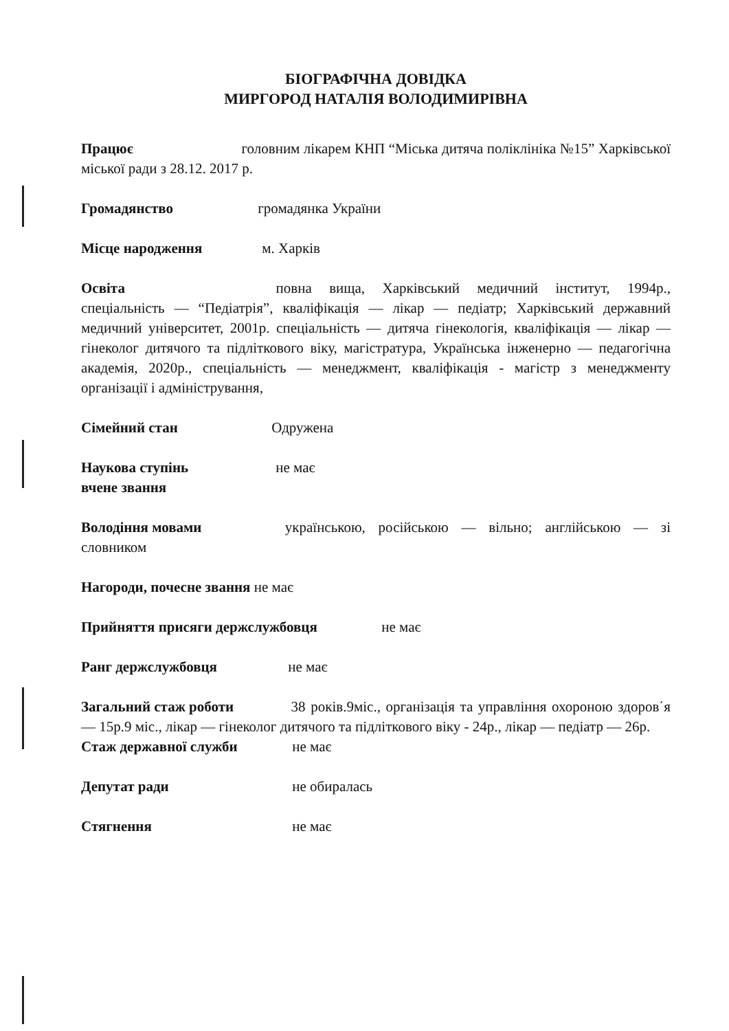БІОГРАФІЧНА ДОВІДКА
МИРГОРОД НАТАЛІЯ ВОЛОДИМИРІВНА
Працює головним лікарем КНП “Міська дитяча поліклініка №15” Харківської міської ради з 28.12. 2017 р.
Громадянство громадянка України
Місце народження м. Харків
Освіта повна вища, Харківський медичний інститут, 1994р., спеціальність — “Педіатрія”, кваліфікація — лікар — педіатр; Харківський державний медичний університет, 2001р. спеціальність — дитяча гінекологія, кваліфікація — лікар — гінеколог дитячого та підліткового віку, магістратура, Українська інженерно — педагогічна академія, 2020р., спеціальність — менеджмент, кваліфікація - магістр з менеджменту організації і адміністрування,
Сімейний стан Одружена
Наукова ступінь не має
вчене звання
Володіння мовами українською, російською — вільно; англійською — зі словником
Нагороди, почесне звання не має
Прийняття присяги держслужбовця не має
Ранг держслужбовця не має
Загальний стаж роботи 38 років.9міс., організація та управління охороною здоров΄я — 15р.9 міс., лікар — гінеколог дитячого та підліткового віку - 24р., лікар — педіатр — 26р.
Стаж державної служби не має
Депутат ради не обиралась
Стягнення не має